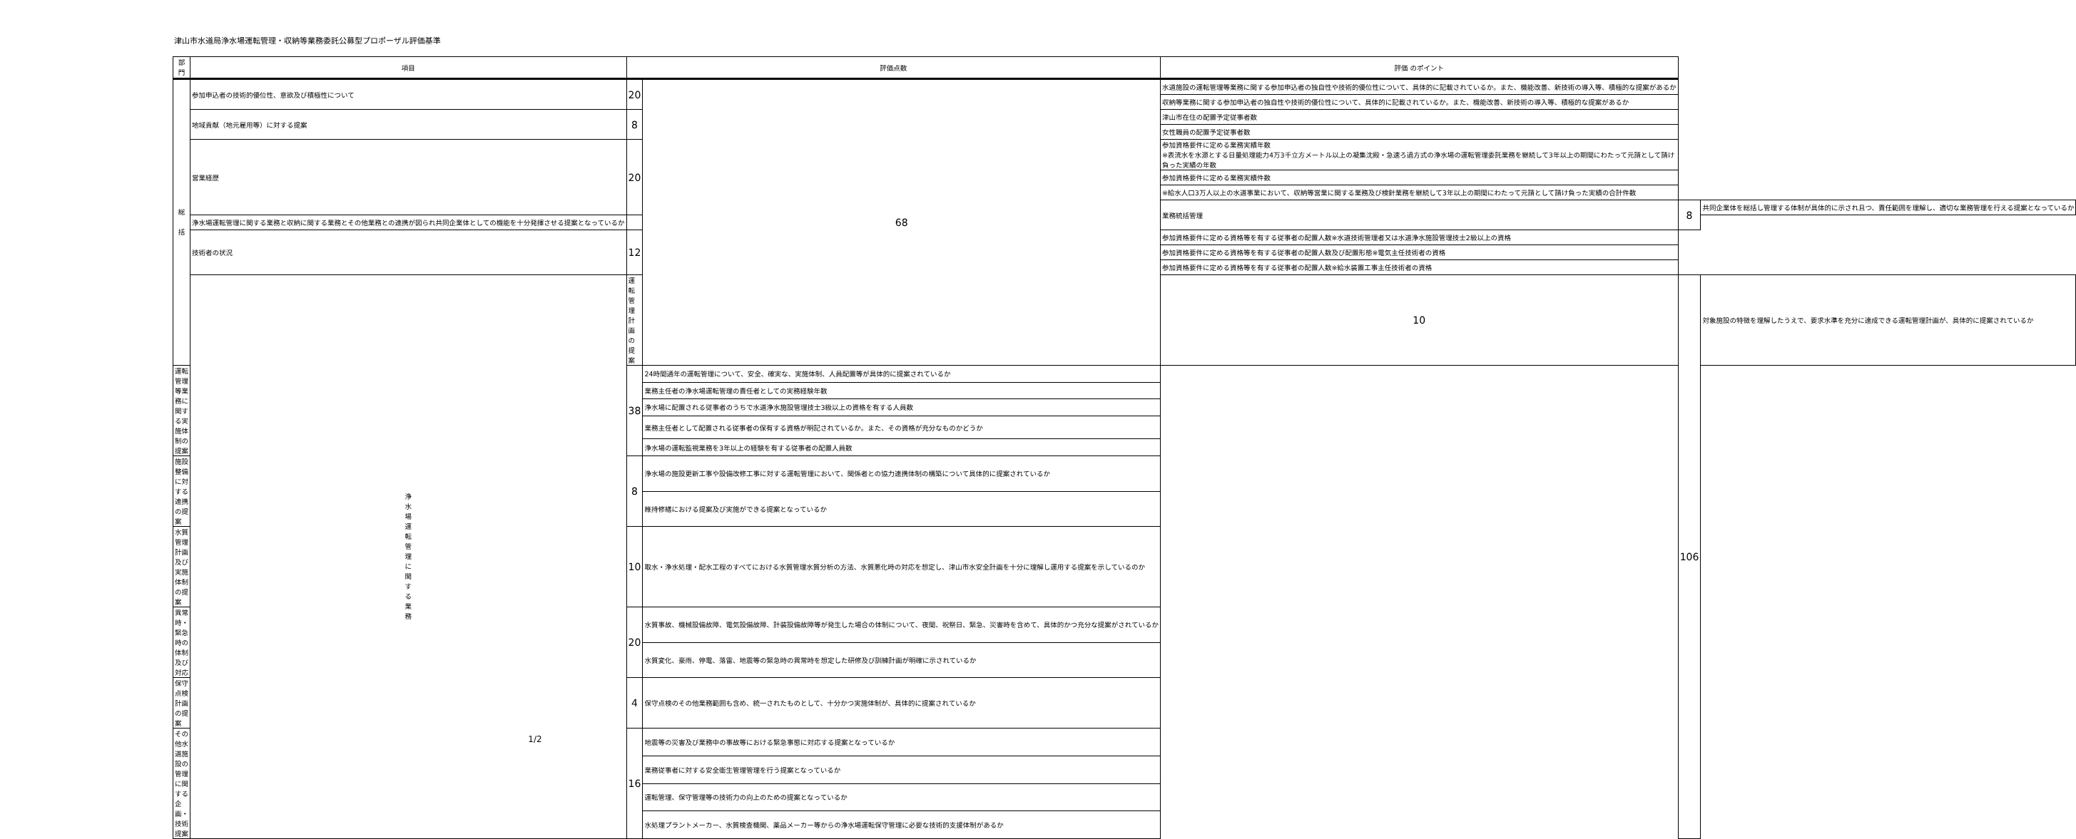津山市水道局浄水場運転管理・収納等業務委託公募型プロポーザル評価基準
| 部 門 | 項目 | 評価点数 | | 評価 のポイント | | |
| --- | --- | --- | --- | --- | --- | --- |
| 総 括 | 参加申込者の技術的優位性、意欲及び積極性について | 20 | 68 | 水道施設の運転管理等業務に関する参加申込者の独自性や技術的優位性について、具体的に記載されているか。また、機能改善、新技術の導入等、積極的な提案があるか | | |
| | | | | 収納等業務に関する参加申込者の独自性や技術的優位性について、具体的に記載されているか。また、機能改善、新技術の導入等、積極的な提案があるか | | |
| | 地域貢献（地元雇用等）に対する提案 | 8 | | 津山市在住の配置予定従事者数 | | |
| | | | | 女性職員の配置予定従事者数 | | |
| | 営業経歴 | 20 | | 参加資格要件に定める業務実績年数 ※表流水を水源とする日量処理能力4万3千立方メートル以上の凝集沈殿・急速ろ過方式の浄水場の運転管理委託業務を継続して3年以上の期間にわたって元請として請け負った実績の年数 | | |
| | | | | 参加資格要件に定める業務実績件数 | | |
| | | | | ※給水人口3万人以上の水道事業において、収納等営業に関する業務及び検針業務を継続して3年以上の期間にわたって元請として請け負った実績の合計件数 | | |
| | | | | 業務統括管理 | 8 | 共同企業体を総括し管理する体制が具体的に示され且つ、責任範囲を理解し、適切な業務管理を行える提案となっているか |
| | 浄水場運転管理に関する業務と収納に関する業務とその他業務との連携が図られ共同企業体としての機能を十分発揮させる提案となっているか | | | | | |
| | 技術者の状況 | 12 | | 参加資格要件に定める資格等を有する従事者の配置人数※水道技術管理者又は水道浄水施設管理技士2級以上の資格 | | |
| | | | | 参加資格要件に定める資格等を有する従事者の配置人数及び配置形態※電気主任技術者の資格 | | |
| | | | | 参加資格要件に定める資格等を有する従事者の配置人数※給水装置工事主任技術者の資格 | | |
| | 浄 水 場 運 転 管 理 に 関 す る 業 務 | 運転管理計画の提案 | | 10 | 106 | 対象施設の特徴を理解したうえで、要求水準を充分に達成できる運転管理計画が、具体的に提案されているか |
| 運転管理等業務に関する実施体制の提案 | | 38 | 24時間通年の運転管理について、安全、確実な、実施体制、人員配置等が具体的に提案されているか | | | |
| | | | 業務主任者の浄水場運転管理の責任者としての実務経験年数 | | | |
| | | | 浄水場に配置される従事者のうちで水道浄水施設管理技士3級以上の資格を有する人員数 | | | |
| | | | 業務主任者として配置される従事者の保有する資格が明記されているか。また、その資格が充分なものかどうか | | | |
| | | | 浄水場の運転監視業務を3年以上の経験を有する従事者の配置人員数 | | | |
| 施設整備に対する連携の提案 | | 8 | 浄水場の施設更新工事や設備改修工事に対する運転管理において、関係者との協力連携体制の構築について具体的に提案されているか | | | |
| | | | 維持修繕における提案及び実施ができる提案となっているか | | | |
| 水質管理計画及び実施体制の提案 | | 10 | 取水・浄水処理・配水工程のすべてにおける水質管理水質分析の方法、水質悪化時の対応を想定し、津山市水安全計画を十分に理解し運用する提案を示しているのか | | | |
| 異常時・緊急時の体制及び対応 | | 20 | 水質事故、機械設備故障、電気設備故障、計装設備故障等が発生した場合の体制について、夜間、祝祭日、緊急、災害時を含めて、具体的かつ充分な提案がされているか | | | |
| | | | 水質変化、豪雨、停電、落雷、地震等の緊急時の異常時を想定した研修及び訓練計画が明確に示されているか | | | |
| 保守点検計画の提案 | | 4 | 保守点検のその他業務範囲も含め、統一されたものとして、十分かつ実施体制が、具体的に提案されているか | | | |
| その他水道施設の管理に関する企画・技術提案 | | 16 | 地震等の災害及び業務中の事故等における緊急事態に対応する提案となっているか | | | |
| | | | 業務従事者に対する安全衛生管理管理を行う提案となっているか | | | |
| | | | 運転管理、保守管理等の技術力の向上のための提案となっているか | | | |
| | | | 水処理プラントメーカー、水質検査機関、薬品メーカー等からの浄水場運転保守管理に必要な技術的支援体制があるか | | | |
1/2